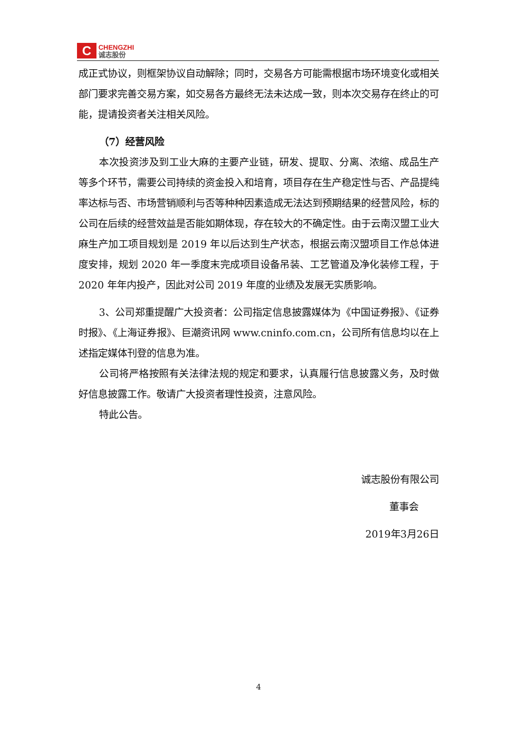C
CHENGZHI
诚志股份
成正式协议，则框架协议自动解除；同时，交易各方可能需根据市场环境变化或相关部门要求完善交易方案，如交易各方最终无法未达成一致，则本次交易存在终止的可能，提请投资者关注相关风险。
（7）经营风险
本次投资涉及到工业大麻的主要产业链，研发、提取、分离、浓缩、成品生产等多个环节，需要公司持续的资金投入和培育，项目存在生产稳定性与否、产品提纯率达标与否、市场营销顺利与否等种种因素造成无法达到预期结果的经营风险，标的公司在后续的经营效益是否能如期体现，存在较大的不确定性。由于云南汉盟工业大麻生产加工项目规划是 2019 年以后达到生产状态，根据云南汉盟项目工作总体进度安排，规划 2020 年一季度末完成项目设备吊装、工艺管道及净化装修工程，于 2020 年年内投产，因此对公司 2019 年度的业绩及发展无实质影响。
3、公司郑重提醒广大投资者：公司指定信息披露媒体为《中国证券报》、《证券时报》、《上海证券报》、巨潮资讯网 www.cninfo.com.cn，公司所有信息均以在上述指定媒体刊登的信息为准。
公司将严格按照有关法律法规的规定和要求，认真履行信息披露义务，及时做好信息披露工作。敬请广大投资者理性投资，注意风险。
特此公告。
诚志股份有限公司
董事会
2019年3月26日
4